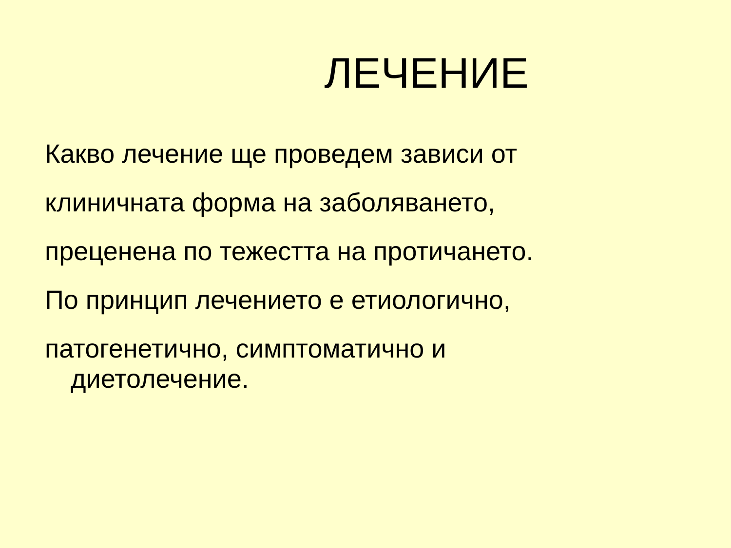ЛЕЧЕНИЕ
Какво лечение ще проведем зависи от
клиничната форма на заболяването,
преценена по тежестта на протичането.
По принцип лечението е етиологично,
патогенетично, симптоматично и
диетолечение.